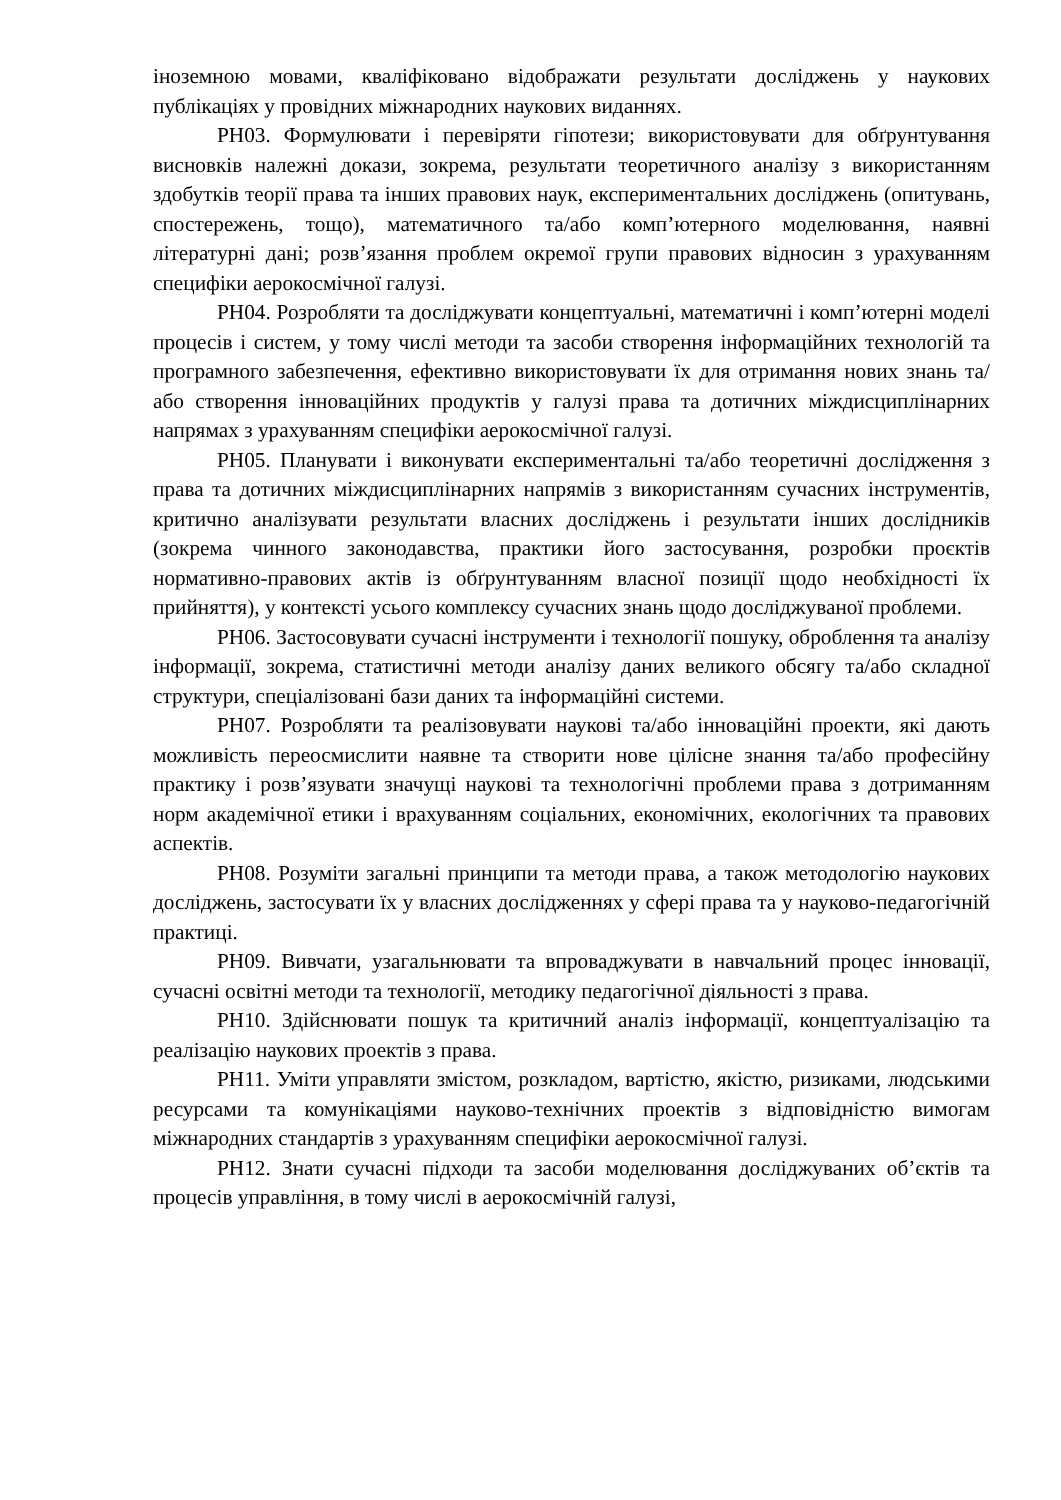іноземною мовами, кваліфіковано відображати результати досліджень у наукових публікаціях у провідних міжнародних наукових виданнях.
РН03. Формулювати і перевіряти гіпотези; використовувати для обґрунтування висновків належні докази, зокрема, результати теоретичного аналізу з використанням здобутків теорії права та інших правових наук, експериментальних досліджень (опитувань, спостережень, тощо), математичного та/або комп’ютерного моделювання, наявні літературні дані; розв’язання проблем окремої групи правових відносин з урахуванням специфіки аерокосмічної галузі.
РН04. Розробляти та досліджувати концептуальні, математичні і комп’ютерні моделі процесів і систем, у тому числі методи та засоби створення інформаційних технологій та програмного забезпечення, ефективно використовувати їх для отримання нових знань та/або створення інноваційних продуктів у галузі права та дотичних міждисциплінарних напрямах з урахуванням специфіки аерокосмічної галузі.
РН05. Планувати і виконувати експериментальні та/або теоретичні дослідження з права та дотичних міждисциплінарних напрямів з використанням сучасних інструментів, критично аналізувати результати власних досліджень і результати інших дослідників (зокрема чинного законодавства, практики його застосування, розробки проєктів нормативно-правових актів із обґрунтуванням власної позиції щодо необхідності їх прийняття), у контексті усього комплексу сучасних знань щодо досліджуваної проблеми.
РН06. Застосовувати сучасні інструменти і технології пошуку, оброблення та аналізу інформації, зокрема, статистичні методи аналізу даних великого обсягу та/або складної структури, спеціалізовані бази даних та інформаційні системи.
РН07. Розробляти та реалізовувати наукові та/або інноваційні проекти, які дають можливість переосмислити наявне та створити нове цілісне знання та/або професійну практику і розв’язувати значущі наукові та технологічні проблеми права з дотриманням норм академічної етики і врахуванням соціальних, економічних, екологічних та правових аспектів.
РН08. Розуміти загальні принципи та методи права, а також методологію наукових досліджень, застосувати їх у власних дослідженнях у сфері права та у науково-педагогічній практиці.
РН09. Вивчати, узагальнювати та впроваджувати в навчальний процес інновації, сучасні освітні методи та технології, методику педагогічної діяльності з права.
РН10. Здійснювати пошук та критичний аналіз інформації, концептуалізацію та реалізацію наукових проектів з права.
РН11. Уміти управляти змістом, розкладом, вартістю, якістю, ризиками, людськими ресурсами та комунікаціями науково-технічних проектів з відповідністю вимогам міжнародних стандартів з урахуванням специфіки аерокосмічної галузі.
РН12. Знати сучасні підходи та засоби моделювання досліджуваних об’єктів та процесів управління, в тому числі в аерокосмічній галузі,